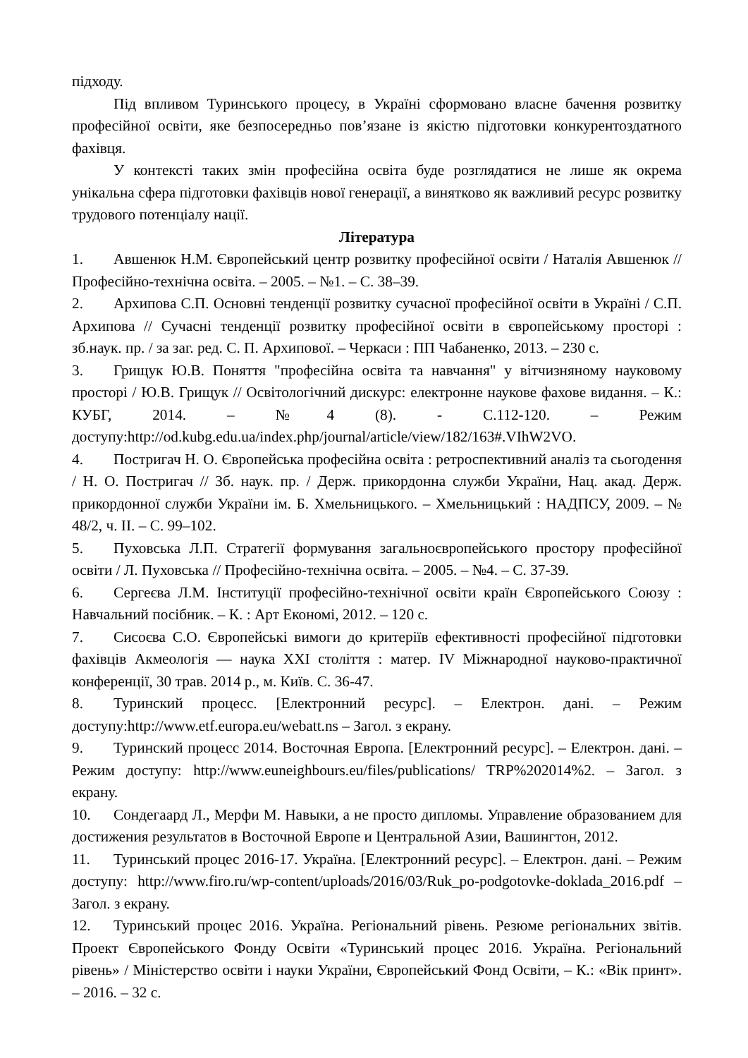підходу.
Під впливом Туринського процесу, в Україні сформовано власне бачення розвитку професійної освіти, яке безпосередньо пов’язане із якістю підготовки конкурентоздатного фахівця.
У контексті таких змін професійна освіта буде розглядатися не лише як окрема унікальна сфера підготовки фахівців нової генерації, а винятково як важливий ресурс розвитку трудового потенціалу нації.
Література
1. Авшенюк Н.М. Європейський центр розвитку професійної освіти / Наталія Авшенюк // Професійно-технічна освіта. – 2005. – №1. – С. 38–39.
2. Архипова С.П. Основні тенденції розвитку сучасної професійної освіти в Україні / С.П. Архипова // Сучасні тенденції розвитку професійної освіти в європейському просторі : зб.наук. пр. / за заг. ред. С. П. Архипової. – Черкаси : ПП Чабаненко, 2013. – 230 с.
3. Грищук Ю.В. Поняття "професійна освіта та навчання" у вітчизняному науковому просторі / Ю.В. Грищук // Освітологічний дискурс: електронне наукове фахове видання. – К.: КУБГ, 2014. – №4 (8). - С.112-120. – Режим доступу:http://od.kubg.edu.ua/index.php/journal/article/view/182/163#.VIhW2VO.
4. Постригач Н. О. Європейська професійна освіта : ретроспективний аналіз та сьогодення / Н. О. Постригач // Зб. наук. пр. / Держ. прикордонна служби України, Нац. акад. Держ. прикордонної служби України ім. Б. Хмельницького. – Хмельницький : НАДПСУ, 2009. – № 48/2, ч. ІІ. – С. 99–102.
5. Пуховська Л.П. Стратегії формування загальноєвропейського простору професійної освіти / Л. Пуховська // Професійно-технічна освіта. – 2005. – №4. – С. 37-39.
6. Сергеєва Л.М. Інституції професійно-технічної освіти країн Європейського Союзу : Навчальний посібник. – К. : Арт Економі, 2012. – 120 с.
7. Сисоєва С.О. Європейські вимоги до критеріїв ефективності професійної підготовки фахівців Акмеологія — наука ХХІ століття : матер. IV Міжнародної науково-практичної конференції, 30 трав. 2014 р., м. Київ. С. 36-47.
8. Туринский процесс. [Електронний ресурс]. – Електрон. дані. – Режим доступу:http://www.etf.europa.eu/webatt.ns – Загол. з екрану.
9. Туринский процесс 2014. Восточная Европа. [Електронний ресурс]. – Електрон. дані. – Режим доступу: http://www.euneighbours.eu/files/publications/ TRP%202014%2. – Загол. з екрану.
10. Сондегаард Л., Мерфи М. Навыки, а не просто дипломы. Управление образованием для достижения результатов в Восточной Европе и Центральной Азии, Вашингтон, 2012.
11. Туринський процес 2016-17. Україна. [Електронний ресурс]. – Електрон. дані. – Режим доступу: http://www.firo.ru/wp-content/uploads/2016/03/Ruk_po-podgotovke-doklada_2016.pdf – Загол. з екрану.
12. Туринський процес 2016. Україна. Регіональний рівень. Резюме регіональних звітів. Проект Європейського Фонду Освіти «Туринський процес 2016. Україна. Регіональний рівень» / Міністерство освіти і науки України, Європейський Фонд Освіти, – К.: «Вік принт». – 2016. – 32 с.